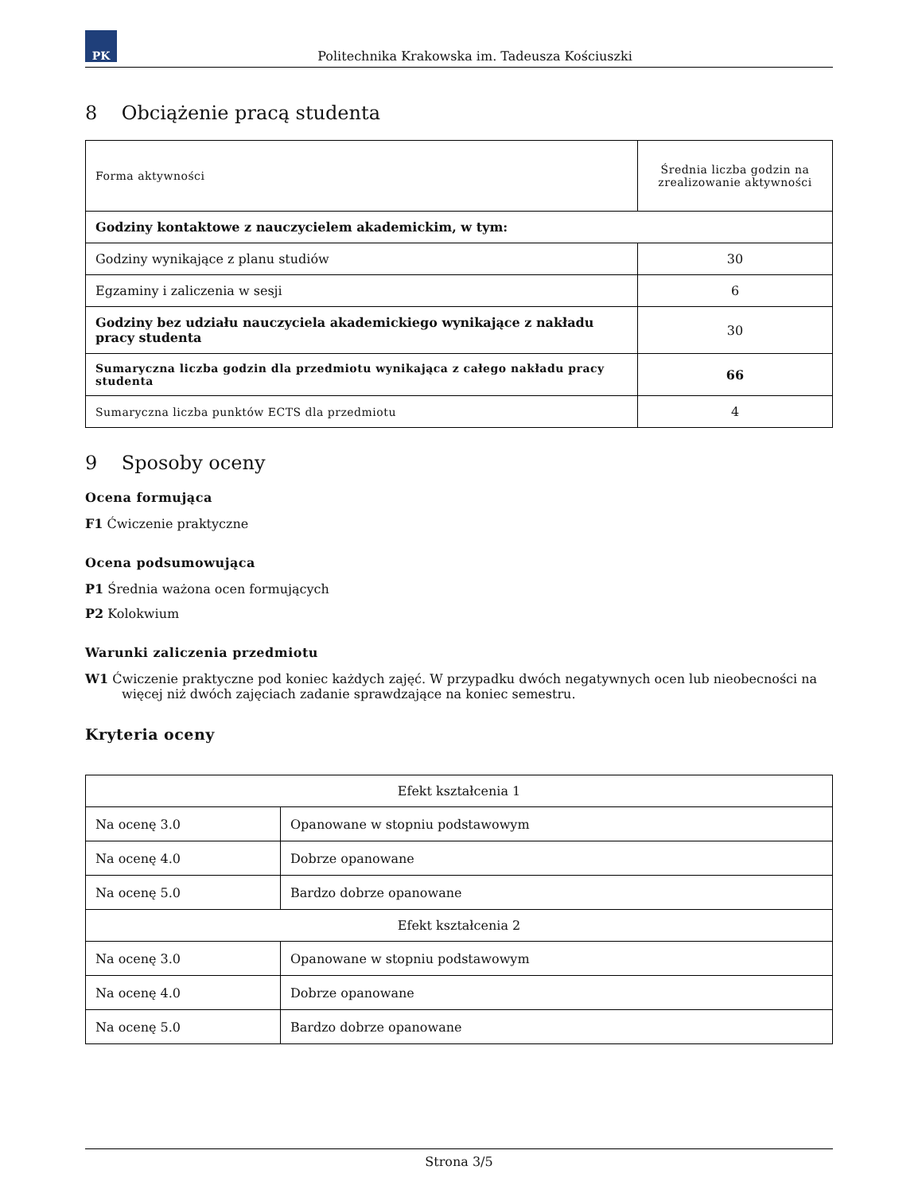PK
Politechnika Krakowska im. Tadeusza Kościuszki
8 Obciążenie pracą studenta
| Forma aktywności | Średnia liczba godzin na zrealizowanie aktywności |
| --- | --- |
| Godziny kontaktowe z nauczycielem akademickim, w tym: | |
| Godziny wynikające z planu studiów | 30 |
| Egzaminy i zaliczenia w sesji | 6 |
| Godziny bez udziału nauczyciela akademickiego wynikające z nakładu pracy studenta | 30 |
| Sumaryczna liczba godzin dla przedmiotu wynikająca z całego nakładu pracy studenta | 66 |
| Sumaryczna liczba punktów ECTS dla przedmiotu | 4 |
9 Sposoby oceny
Ocena formująca
F1 Ćwiczenie praktyczne
Ocena podsumowująca
P1 Średnia ważona ocen formujących
P2 Kolokwium
Warunki zaliczenia przedmiotu
W1 Ćwiczenie praktyczne pod koniec każdych zajęć. W przypadku dwóch negatywnych ocen lub nieobecności na więcej niż dwóch zajęciach zadanie sprawdzające na koniec semestru.
Kryteria oceny
| Efekt kształcenia 1 | |
| --- | --- |
| Na ocenę 3.0 | Opanowane w stopniu podstawowym |
| Na ocenę 4.0 | Dobrze opanowane |
| Na ocenę 5.0 | Bardzo dobrze opanowane |
| Efekt kształcenia 2 | |
| Na ocenę 3.0 | Opanowane w stopniu podstawowym |
| Na ocenę 4.0 | Dobrze opanowane |
| Na ocenę 5.0 | Bardzo dobrze opanowane |
Strona 3/5